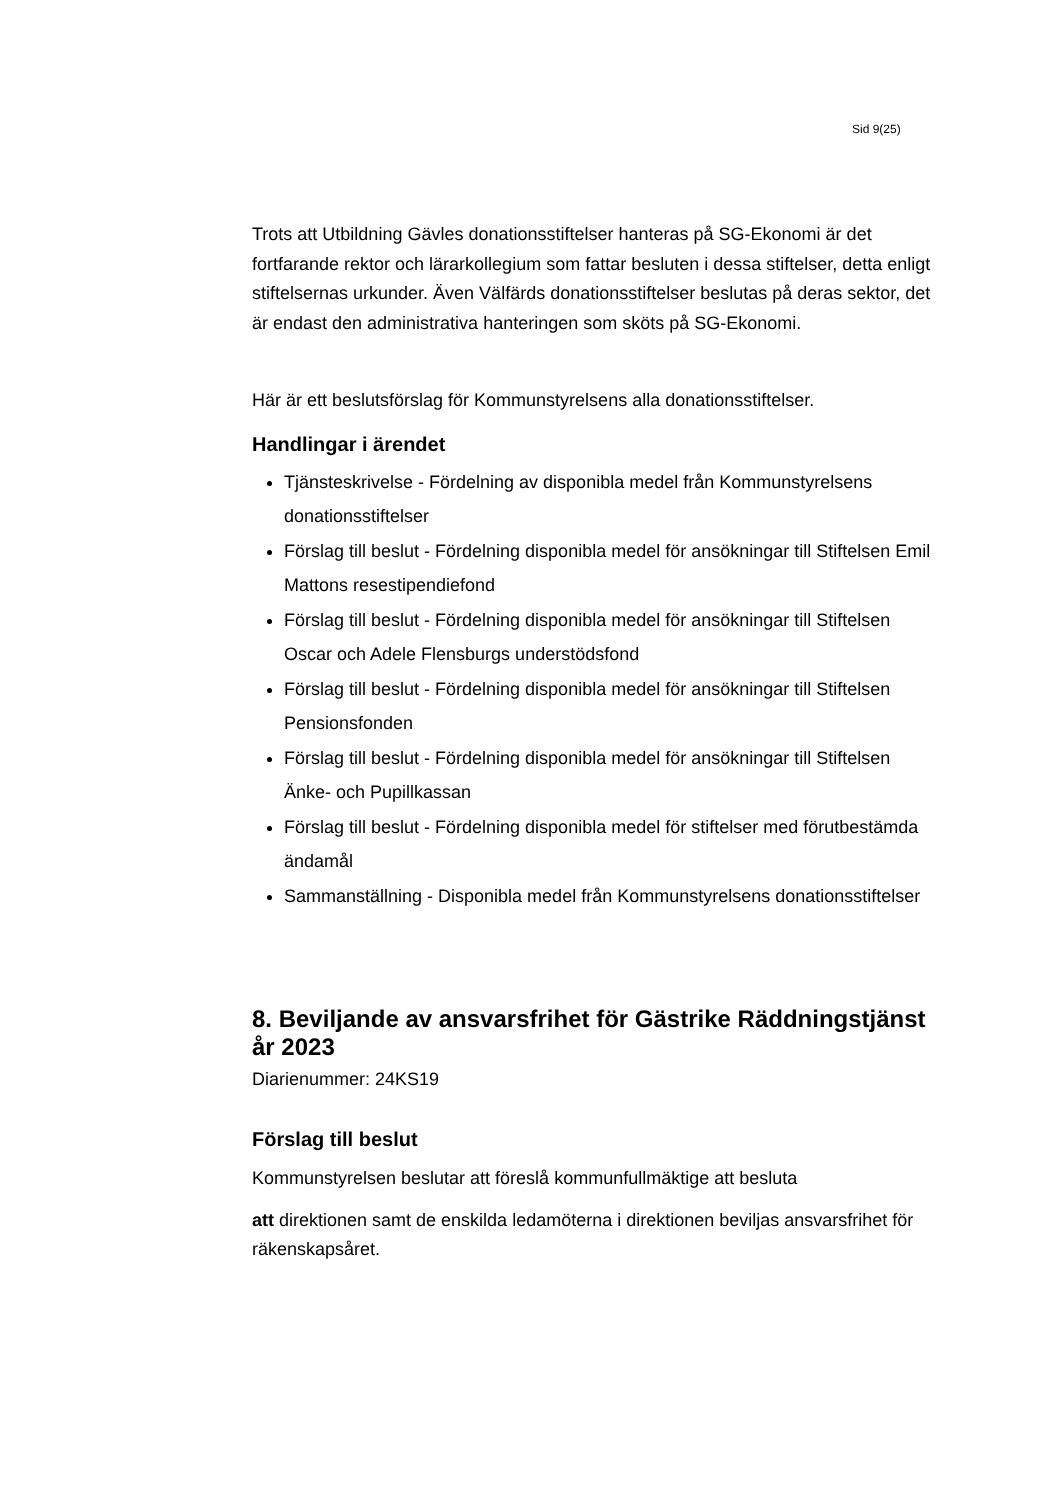Sid 9(25)
Trots att Utbildning Gävles donationsstiftelser hanteras på SG-Ekonomi är det fortfarande rektor och lärarkollegium som fattar besluten i dessa stiftelser, detta enligt stiftelsernas urkunder. Även Välfärds donationsstiftelser beslutas på deras sektor, det är endast den administrativa hanteringen som sköts på SG-Ekonomi.
Här är ett beslutsförslag för Kommunstyrelsens alla donationsstiftelser.
Handlingar i ärendet
Tjänsteskrivelse - Fördelning av disponibla medel från Kommunstyrelsens donationsstiftelser
Förslag till beslut - Fördelning disponibla medel för ansökningar till Stiftelsen Emil Mattons resestipendiefond
Förslag till beslut - Fördelning disponibla medel för ansökningar till Stiftelsen Oscar och Adele Flensburgs understödsfond
Förslag till beslut - Fördelning disponibla medel för ansökningar till Stiftelsen Pensionsfonden
Förslag till beslut - Fördelning disponibla medel för ansökningar till Stiftelsen Änke- och Pupillkassan
Förslag till beslut - Fördelning disponibla medel för stiftelser med förutbestämda ändamål
Sammanställning - Disponibla medel från Kommunstyrelsens donationsstiftelser
8. Beviljande av ansvarsfrihet för Gästrike Räddningstjänst år 2023
Diarienummer: 24KS19
Förslag till beslut
Kommunstyrelsen beslutar att föreslå kommunfullmäktige att besluta
att direktionen samt de enskilda ledamöterna i direktionen beviljas ansvarsfrihet för räkenskapsåret.